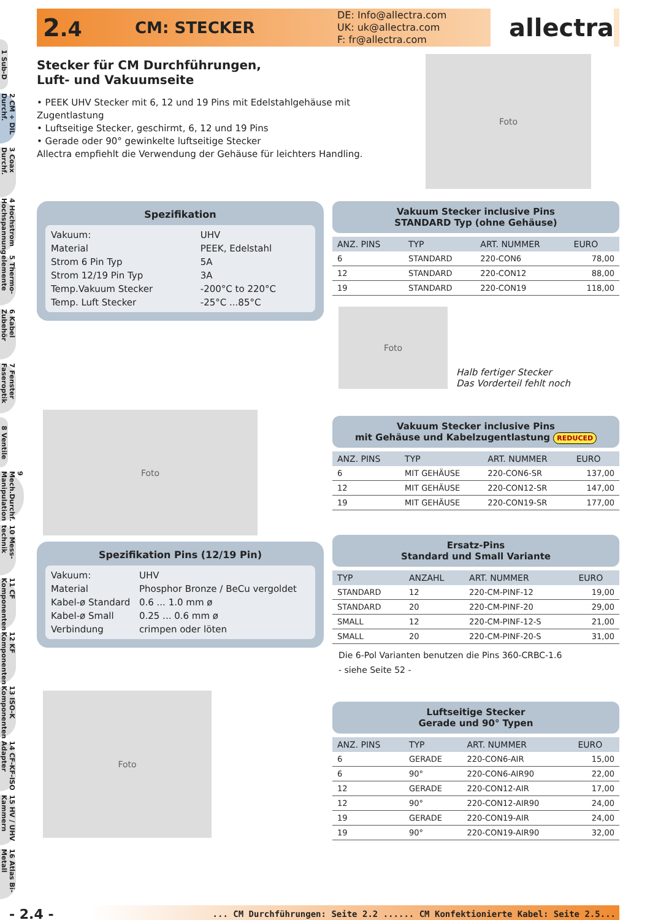1 Sub-D
2 CM + DIL Durchf.
3 Coax Durchf.
4 Hochstrom Hochspannung
5 Thermo-elemente
6 Kabel Zubehör
7 Fenster Faseroptik
8 Ventile
9 Mech.Durchf. Manipulation
10 Mess-technik
11 CF Komponenten
12 KF Komponenten
13 ISO-K Komponenten
14 CF-KF-ISO Adapter
15 HV / UHV Kammern
16 Atlas Bi-Metall
2.4
CM: STECKER
DE: Info@allectra.com
UK: uk@allectra.com
F: fr@allectra.com
allectra
Stecker für CM Durchführungen,
Luft- und Vakuumseite
• PEEK UHV Stecker mit 6, 12 und 19 Pins mit Edelstahlgehäuse mit Zugentlastung
• Luftseitige Stecker, geschirmt, 6, 12 und 19 Pins
• Gerade oder 90° gewinkelte luftseitige Stecker
Allectra empfiehlt die Verwendung der Gehäuse für leichters Handling.
Foto
Spezifikation
| Vakuum: | UHV |
| Material | PEEK, Edelstahl |
| Strom 6 Pin Typ | 5A |
| Strom 12/19 Pin Typ | 3A |
| Temp.Vakuum Stecker | -200°C to 220°C |
| Temp. Luft Stecker | -25°C ...85°C |
Foto
Spezifikation Pins (12/19 Pin)
| Vakuum: | UHV |
| Material | Phosphor Bronze / BeCu vergoldet |
| Kabel-ø Standard | 0.6 ... 1.0 mm ø |
| Kabel-ø Small | 0.25 ... 0.6 mm ø |
| Verbindung | crimpen oder löten |
Foto
Vakuum Stecker inclusive Pins
STANDARD Typ (ohne Gehäuse)
| ANZ. PINS | TYP | ART. NUMMER | EURO |
| --- | --- | --- | --- |
| 6 | STANDARD | 220-CON6 | 78,00 |
| 12 | STANDARD | 220-CON12 | 88,00 |
| 19 | STANDARD | 220-CON19 | 118,00 |
Foto
Halb fertiger Stecker
Das Vorderteil fehlt noch
Vakuum Stecker inclusive Pins
mit Gehäuse und Kabelzugentlastung REDUCED
| ANZ. PINS | TYP | ART. NUMMER | EURO |
| --- | --- | --- | --- |
| 6 | MIT GEHÄUSE | 220-CON6-SR | 137,00 |
| 12 | MIT GEHÄUSE | 220-CON12-SR | 147,00 |
| 19 | MIT GEHÄUSE | 220-CON19-SR | 177,00 |
Ersatz-Pins
Standard und Small Variante
| TYP | ANZAHL | ART. NUMMER | EURO |
| --- | --- | --- | --- |
| STANDARD | 12 | 220-CM-PINF-12 | 19,00 |
| STANDARD | 20 | 220-CM-PINF-20 | 29,00 |
| SMALL | 12 | 220-CM-PINF-12-S | 21,00 |
| SMALL | 20 | 220-CM-PINF-20-S | 31,00 |
Die 6-Pol Varianten benutzen die Pins 360-CRBC-1.6
- siehe Seite 52 -
Luftseitige Stecker
Gerade und 90° Typen
| ANZ. PINS | TYP | ART. NUMMER | EURO |
| --- | --- | --- | --- |
| 6 | GERADE | 220-CON6-AIR | 15,00 |
| 6 | 90° | 220-CON6-AIR90 | 22,00 |
| 12 | GERADE | 220-CON12-AIR | 17,00 |
| 12 | 90° | 220-CON12-AIR90 | 24,00 |
| 19 | GERADE | 220-CON19-AIR | 24,00 |
| 19 | 90° | 220-CON19-AIR90 | 32,00 |
- 2.4 -... CM Durchführungen: Seite 2.2 ...... CM Konfektionierte Kabel: Seite 2.5...